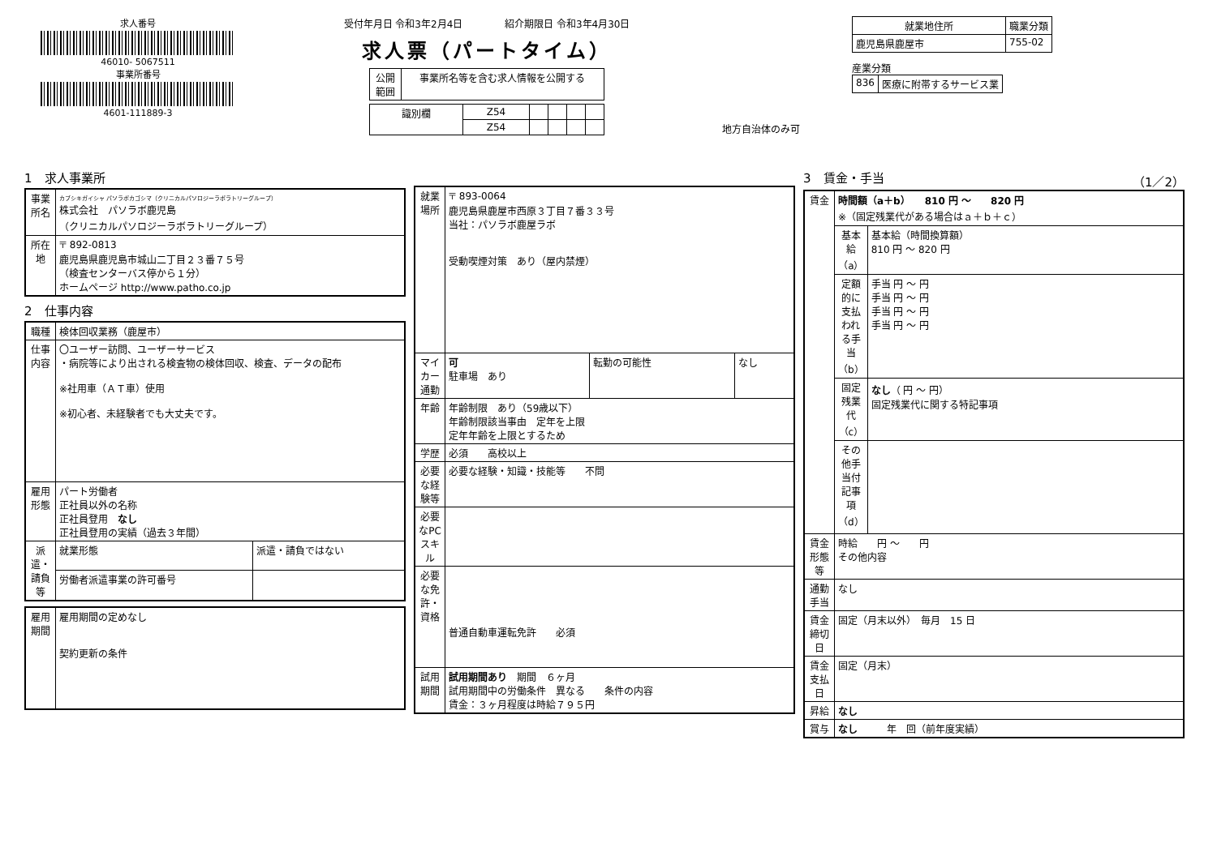求人番号
46010- 5067511
事業所番号
4601-111889-3
受付年月日 令和3年2月4日 　　　　紹介期限日 令和3年4月30日
求人票（パートタイム）
| 公開 範囲 | 事業所名等を含む求人情報を公開する |
| 識別欄 | Z54 | | | | |
| | Z54 | | | | |
地方自治体のみ可
| 就業地住所 | 職業分類 |
| --- | --- |
| 鹿児島県鹿屋市 | 755-02 |
産業分類
| 836 | 医療に附帯するサービス業 |
1　求人事業所
| 事業所名 | カブシキガイシャ パソラボカゴシマ（クリニカルパソロジーラボラトリーグループ） 株式会社 パソラボ鹿児島 （クリニカルパソロジーラボラトリーグループ） |
| 所在地 | 〒 892-0813 鹿児島県鹿児島市城山二丁目２３番７５号 （検査センターバス停から１分） ホームページ http://www.patho.co.jp |
2　仕事内容
| 職種 | 検体回収業務（鹿屋市） | |
| 仕事内容 | 〇ユーザー訪問、ユーザーサービス ・病院等により出される検査物の検体回収、検査、データの配布 ※社用車（ＡＴ車）使用 ※初心者、未経験者でも大丈夫です。 | |
| 雇用形態 | パート労働者 正社員以外の名称 正社員登用 なし 正社員登用の実績（過去３年間） | |
| 派遣・請負等 | 就業形態 | 派遣・請負ではない |
| | 労働者派遣事業の許可番号 | |
| 雇用期間 | 雇用期間の定めなし 契約更新の条件 |
| 就業場所 | 〒 893-0064 鹿児島県鹿屋市西原３丁目７番３３号 当社：パソラボ鹿屋ラボ 受動喫煙対策 あり（屋内禁煙） | | |
| マイカー通勤 | 可 駐車場 あり | 転勤の可能性 | なし |
| 年齢 | 年齢制限 あり（59歳以下） 年齢制限該当事由 定年を上限 定年年齢を上限とするため | | |
| 学歴 | 必須 高校以上 | | |
| 必要な経験等 | 必要な経験・知識・技能等 不問 | | |
| 必要なPCスキル | | | |
| 必要な免許・資格 | 普通自動車運転免許 必須 | | |
| 試用期間 | 試用期間あり 期間 ６ヶ月 試用期間中の労働条件 異なる 条件の内容 賃金：３ヶ月程度は時給７９５円 | | |
3　賃金・手当 （1／2）
| 賃金 | 時間額（a＋b） 810 円 ～ 820 円 ※（固定残業代がある場合はａ＋ｂ＋ｃ） | |
| | 基本給（a） | 基本給（時間換算額） 810 円 ～ 820 円 |
| | 定額的に支払われる手当（b） | 手当 円 ～ 円 手当 円 ～ 円 手当 円 ～ 円 手当 円 ～ 円 |
| | 固定残業代（c） | なし （ 円 ～ 円） 固定残業代に関する特記事項 |
| | その他手当付記事項（d） | |
| 賃金形態等 | 時給 円 ～ 円 その他内容 | |
| 通勤手当 | なし | |
| 賃金締切日 | 固定（月末以外） 毎月 15 日 | |
| 賃金支払日 | 固定（月末） | |
| 昇給 | なし | |
| 賞与 | なし 年 回（前年度実績） | |